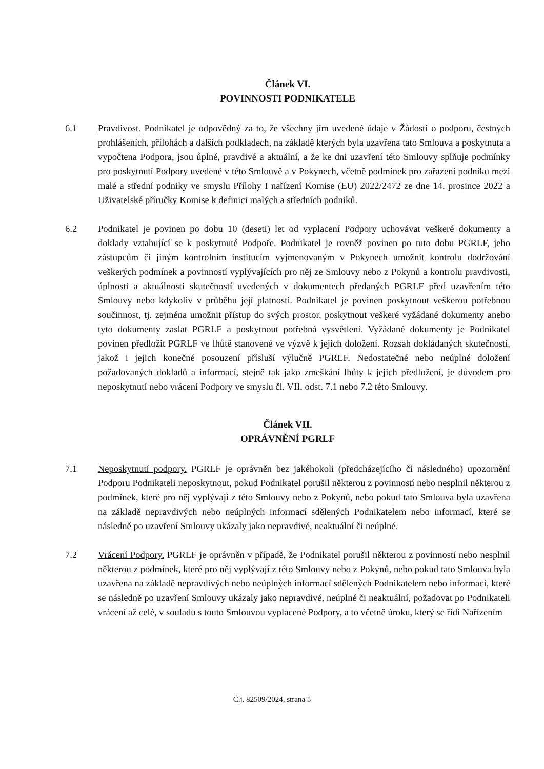Článek VI.
POVINNOSTI PODNIKATELE
6.1 Pravdivost. Podnikatel je odpovědný za to, že všechny jím uvedené údaje v Žádosti o podporu, čestných prohlášeních, přílohách a dalších podkladech, na základě kterých byla uzavřena tato Smlouva a poskytnuta a vypočtena Podpora, jsou úplné, pravdivé a aktuální, a že ke dni uzavření této Smlouvy splňuje podmínky pro poskytnutí Podpory uvedené v této Smlouvě a v Pokynech, včetně podmínek pro zařazení podniku mezi malé a střední podniky ve smyslu Přílohy I nařízení Komise (EU) 2022/2472 ze dne 14. prosince 2022 a Uživatelské příručky Komise k definici malých a středních podniků.
6.2 Podnikatel je povinen po dobu 10 (deseti) let od vyplacení Podpory uchovávat veškeré dokumenty a doklady vztahující se k poskytnuté Podpoře. Podnikatel je rovněž povinen po tuto dobu PGRLF, jeho zástupcům či jiným kontrolním institucím vyjmenovaným v Pokynech umožnit kontrolu dodržování veškerých podmínek a povinností vyplývajících pro něj ze Smlouvy nebo z Pokynů a kontrolu pravdivosti, úplnosti a aktuálnosti skutečností uvedených v dokumentech předaných PGRLF před uzavřením této Smlouvy nebo kdykoliv v průběhu její platnosti. Podnikatel je povinen poskytnout veškerou potřebnou součinnost, tj. zejména umožnit přístup do svých prostor, poskytnout veškeré vyžádané dokumenty anebo tyto dokumenty zaslat PGRLF a poskytnout potřebná vysvětlení. Vyžádané dokumenty je Podnikatel povinen předložit PGRLF ve lhůtě stanovené ve výzvě k jejich doložení. Rozsah dokládaných skutečností, jakož i jejich konečné posouzení přísluší výlučně PGRLF. Nedostatečné nebo neúplné doložení požadovaných dokladů a informací, stejně tak jako zmeškání lhůty k jejich předložení, je důvodem pro neposkytnutí nebo vrácení Podpory ve smyslu čl. VII. odst. 7.1 nebo 7.2 této Smlouvy.
Článek VII.
OPRÁVNĚNÍ PGRLF
7.1 Neposkytnutí podpory. PGRLF je oprávněn bez jakéhokoli (předcházejícího či následného) upozornění Podporu Podnikateli neposkytnout, pokud Podnikatel porušil některou z povinností nebo nesplnil některou z podmínek, které pro něj vyplývají z této Smlouvy nebo z Pokynů, nebo pokud tato Smlouva byla uzavřena na základě nepravdivých nebo neúplných informací sdělených Podnikatelem nebo informací, které se následně po uzavření Smlouvy ukázaly jako nepravdivé, neaktuální či neúplné.
7.2 Vrácení Podpory. PGRLF je oprávněn v případě, že Podnikatel porušil některou z povinností nebo nesplnil některou z podmínek, které pro něj vyplývají z této Smlouvy nebo z Pokynů, nebo pokud tato Smlouva byla uzavřena na základě nepravdivých nebo neúplných informací sdělených Podnikatelem nebo informací, které se následně po uzavření Smlouvy ukázaly jako nepravdivé, neúplné či neaktuální, požadovat po Podnikateli vrácení až celé, v souladu s touto Smlouvou vyplacené Podpory, a to včetně úroku, který se řídí Nařízením
Č.j. 82509/2024, strana 5